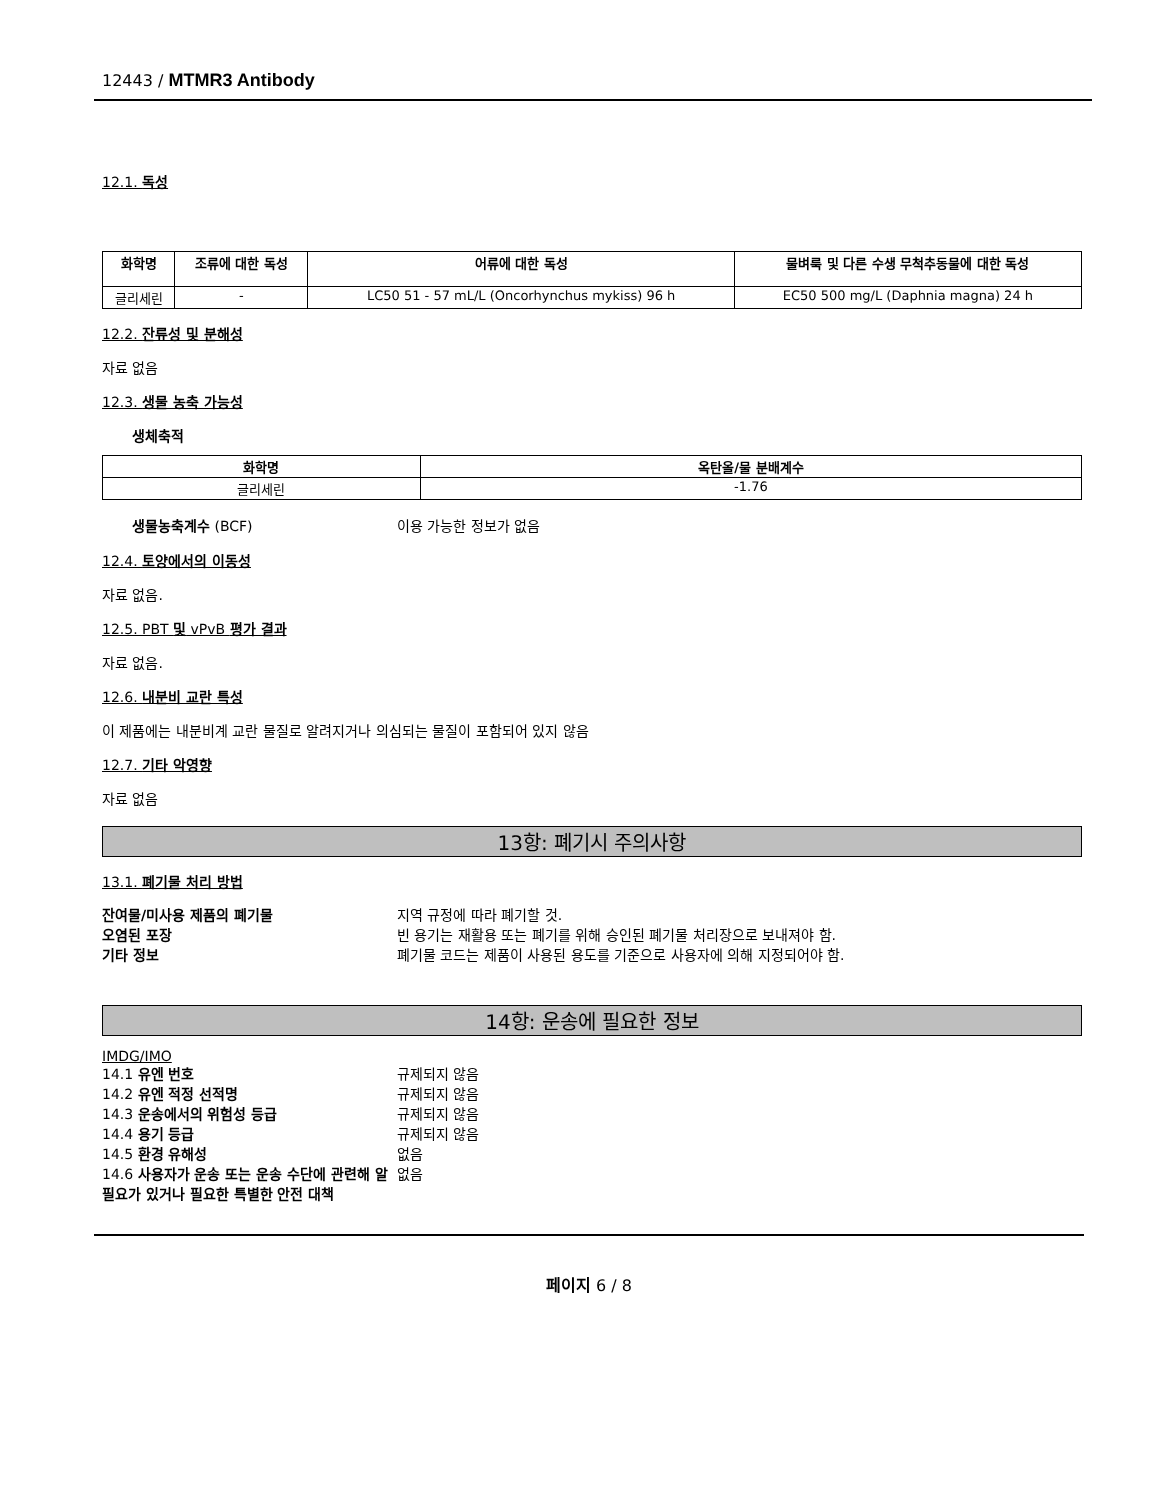12443 / MTMR3 Antibody
12.1. 독성
| 화학명 | 조류에 대한 독성 | 어류에 대한 독성 | 물벼룩 및 다른 수생 무척추동물에 대한 독성 |
| --- | --- | --- | --- |
| 글리세린 | - | LC50 51 - 57 mL/L (Oncorhynchus mykiss) 96 h | EC50 500 mg/L (Daphnia magna) 24 h |
12.2. 잔류성 및 분해성
자료 없음
12.3. 생물 농축 가능성
생체축적
| 화학명 | 옥탄올/물 분배계수 |
| --- | --- |
| 글리세린 | -1.76 |
생물농축계수 (BCF)
이용 가능한 정보가 없음
12.4. 토양에서의 이동성
자료 없음.
12.5. PBT 및 vPvB 평가 결과
자료 없음.
12.6. 내분비 교란 특성
이 제품에는 내분비계 교란 물질로 알려지거나 의심되는 물질이 포함되어 있지 않음
12.7. 기타 악영향
자료 없음
13항: 폐기시 주의사항
13.1. 폐기물 처리 방법
잔여물/미사용 제품의 폐기물
지역 규정에 따라 폐기할 것.
오염된 포장
빈 용기는 재활용 또는 폐기를 위해 승인된 폐기물 처리장으로 보내져야 함.
기타 정보
폐기물 코드는 제품이 사용된 용도를 기준으로 사용자에 의해 지정되어야 함.
14항: 운송에 필요한 정보
IMDG/IMO
14.1 유엔 번호
규제되지 않음
14.2 유엔 적정 선적명
규제되지 않음
14.3 운송에서의 위험성 등급
규제되지 않음
14.4 용기 등급
규제되지 않음
14.5 환경 유해성
없음
14.6 사용자가 운송 또는 운송 수단에 관련해 알 필요가 있거나 필요한 특별한 안전 대책
없음
페이지 6 / 8